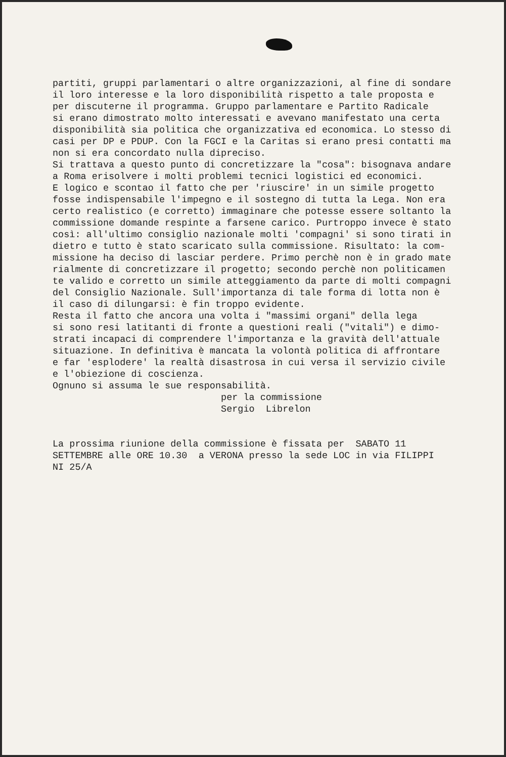partiti, gruppi parlamentari o altre organizzazioni, al fine di sondare il loro interesse e la loro disponibilità rispetto a tale proposta e per discuterne il programma. Gruppo parlamentare e Partito Radicale si erano dimostrato molto interessati e avevano manifestato una certa disponibilità sia politica che organizzativa ed economica. Lo stesso di casi per DP e PDUP. Con la FGCI e la Caritas si erano presi contatti ma non si era concordato nulla dipreciso. Si trattava a questo punto di concretizzare la "cosa": bisognava andare a Roma erisolvere i molti problemi tecnici logistici ed economici. E logico e scontao il fatto che per 'riuscire' in un simile progetto fosse indispensabile l'impegno e il sostegno di tutta la Lega. Non era certo realistico (e corretto) immaginare che potesse essere soltanto la commissione domande respinte a farsene carico. Purtroppo invece è stato così: all'ultimo consiglio nazionale molti 'compagni' si sono tirati in dietro e tutto è stato scaricato sulla commissione. Risultato: la com- missione ha deciso di lasciar perdere. Primo perchè non è in grado mate rialmente di concretizzare il progetto; secondo perchè non politicamen te valido e corretto un simile atteggiamento da parte di molti compagni del Consiglio Nazionale. Sull'importanza di tale forma di lotta non è il caso di dilungarsi: è fin troppo evidente. Resta il fatto che ancora una volta i "massimi organi" della lega si sono resi latitanti di fronte a questioni reali ("vitali") e dimo- strati incapaci di comprendere l'importanza e la gravità dell'attuale situazione. In definitiva è mancata la volontà politica di affrontare e far 'esplodere' la realtà disastrosa in cui versa il servizio civile e l'obiezione di coscienza. Ognuno si assuma le sue responsabilità. per la commissione Sergio Librelon La prossima riunione della commissione è fissata per SABATO 11 SETTEMBRE alle ORE 10.30 a VERONA presso la sede LOC in via FILIPPI NI 25/A